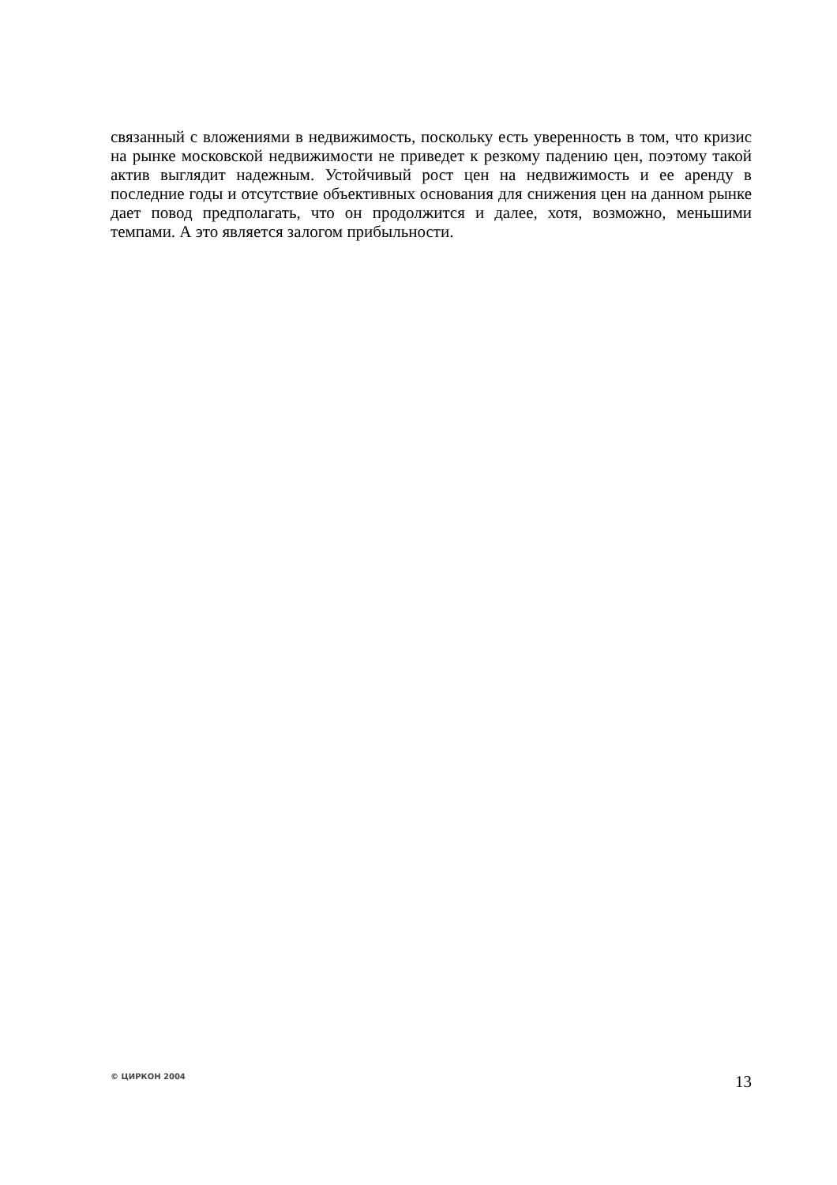связанный с вложениями в недвижимость, поскольку есть уверенность в том, что кризис на рынке московской недвижимости не приведет к резкому падению цен, поэтому такой актив выглядит надежным. Устойчивый рост цен на недвижимость и ее аренду в последние годы и отсутствие объективных основания для снижения цен на данном рынке дает повод предполагать, что он продолжится и далее, хотя, возможно, меньшими темпами. А это является залогом прибыльности.
© ЦИРКОН 2004 13